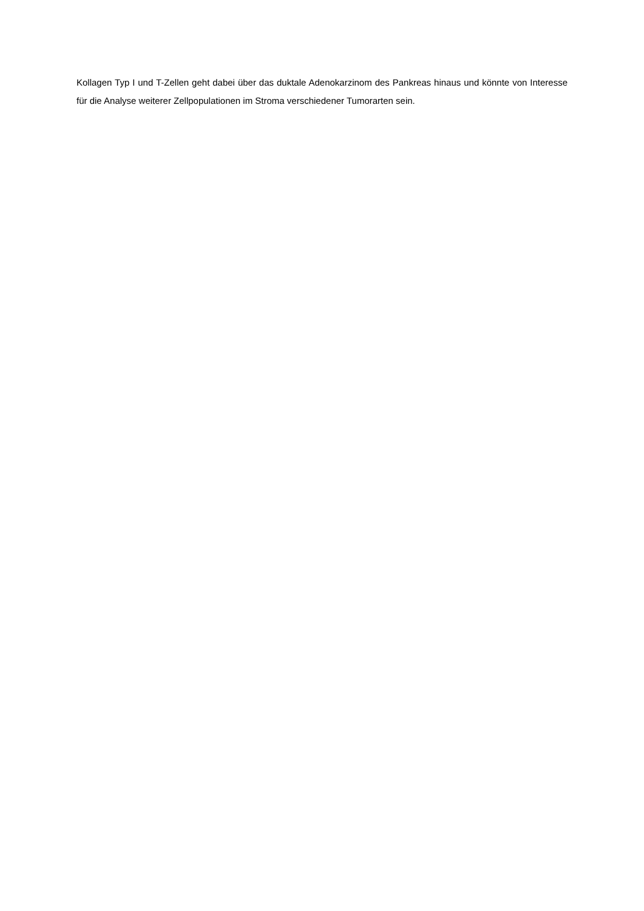Kollagen Typ I und T-Zellen geht dabei über das duktale Adenokarzinom des Pankreas hinaus und könnte von Interesse für die Analyse weiterer Zellpopulationen im Stroma verschiedener Tumorarten sein.